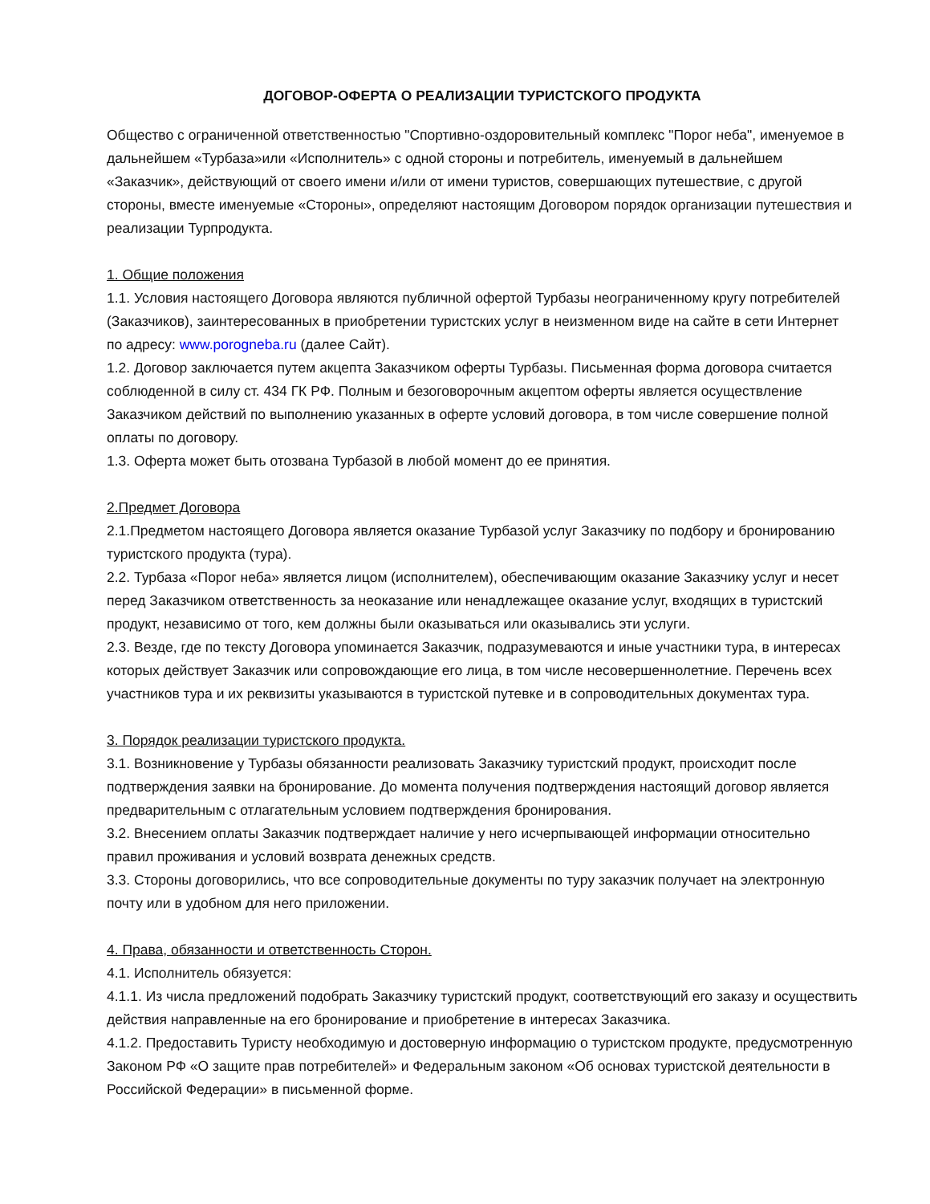ДОГОВОР-ОФЕРТА О РЕАЛИЗАЦИИ ТУРИСТСКОГО ПРОДУКТА
Общество с ограниченной ответственностью "Спортивно-оздоровительный комплекс "Порог неба", именуемое в дальнейшем «Турбаза»или «Исполнитель» с одной стороны и потребитель, именуемый в дальнейшем «Заказчик», действующий от своего имени и/или от имени туристов, совершающих путешествие, с другой стороны, вместе именуемые «Стороны», определяют настоящим Договором порядок организации путешествия и реализации Турпродукта.
1. Общие положения
1.1. Условия настоящего Договора являются публичной офертой Турбазы неограниченному кругу потребителей (Заказчиков), заинтересованных в приобретении туристских услуг в неизменном виде на сайте в сети Интернет по адресу: www.porogneba.ru (далее Сайт).
1.2. Договор заключается путем акцепта Заказчиком оферты Турбазы. Письменная форма договора считается соблюденной в силу ст. 434 ГК РФ. Полным и безоговорочным акцептом оферты является осуществление Заказчиком действий по выполнению указанных в оферте условий договора, в том числе совершение полной оплаты по договору.
1.3. Оферта может быть отозвана Турбазой в любой момент до ее принятия.
2.Предмет Договора
2.1.Предметом настоящего Договора является оказание Турбазой услуг Заказчику по подбору и бронированию туристского продукта (тура).
2.2. Турбаза «Порог неба» является лицом (исполнителем), обеспечивающим оказание Заказчику услуг и несет перед Заказчиком ответственность за неоказание или ненадлежащее оказание услуг, входящих в туристский продукт, независимо от того, кем должны были оказываться или оказывались эти услуги.
2.3. Везде, где по тексту Договора упоминается Заказчик, подразумеваются и иные участники тура, в интересах которых действует Заказчик или сопровождающие его лица, в том числе несовершеннолетние. Перечень всех участников тура и их реквизиты указываются в туристской путевке и в сопроводительных документах тура.
3. Порядок реализации туристского продукта.
3.1. Возникновение у Турбазы обязанности реализовать Заказчику туристский продукт, происходит после подтверждения заявки на бронирование. До момента получения подтверждения настоящий договор является предварительным с отлагательным условием подтверждения бронирования.
3.2. Внесением оплаты Заказчик подтверждает наличие у него исчерпывающей информации относительно правил проживания и условий возврата денежных средств.
3.3. Стороны договорились, что все сопроводительные документы по туру заказчик получает на электронную почту или в удобном для него приложении.
4. Права, обязанности и ответственность Сторон.
4.1. Исполнитель обязуется:
4.1.1. Из числа предложений подобрать Заказчику туристский продукт, соответствующий его заказу и осуществить действия направленные на его бронирование и приобретение в интересах Заказчика.
4.1.2. Предоставить Туристу необходимую и достоверную информацию о туристском продукте, предусмотренную Законом РФ «О защите прав потребителей» и Федеральным законом «Об основах туристской деятельности в Российской Федерации» в письменной форме.